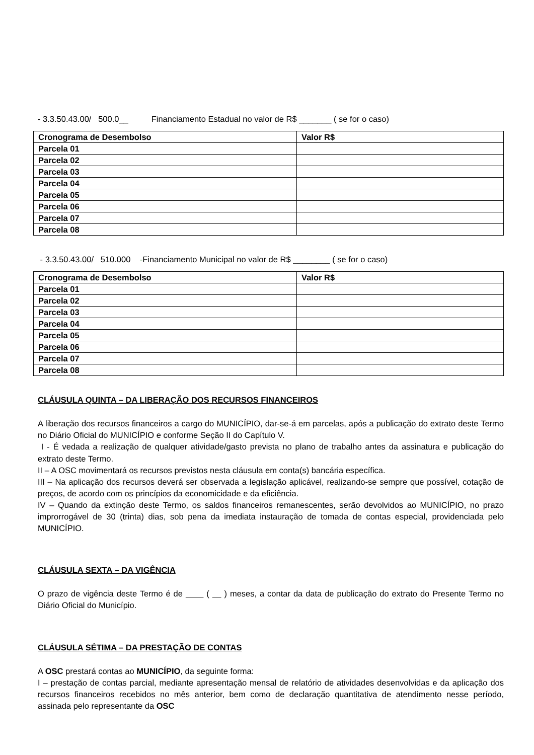- 3.3.50.43.00/ 500.0__ Financiamento Estadual no valor de R$ _______ ( se for o caso)
| Cronograma de Desembolso | Valor R$ |
| --- | --- |
| Parcela 01 | |
| Parcela 02 | |
| Parcela 03 | |
| Parcela 04 | |
| Parcela 05 | |
| Parcela 06 | |
| Parcela 07 | |
| Parcela 08 | |
- 3.3.50.43.00/ 510.000 -Financiamento Municipal no valor de R$ ________ ( se for o caso)
| Cronograma de Desembolso | Valor R$ |
| --- | --- |
| Parcela 01 | |
| Parcela 02 | |
| Parcela 03 | |
| Parcela 04 | |
| Parcela 05 | |
| Parcela 06 | |
| Parcela 07 | |
| Parcela 08 | |
CLÁUSULA QUINTA – DA LIBERAÇÃO DOS RECURSOS FINANCEIROS
A liberação dos recursos financeiros a cargo do MUNICÍPIO, dar-se-á em parcelas, após a publicação do extrato deste Termo no Diário Oficial do MUNICÍPIO e conforme Seção II do Capítulo V.
I - É vedada a realização de qualquer atividade/gasto prevista no plano de trabalho antes da assinatura e publicação do extrato deste Termo.
II – A OSC movimentará os recursos previstos nesta cláusula em conta(s) bancária específica.
III – Na aplicação dos recursos deverá ser observada a legislação aplicável, realizando-se sempre que possível, cotação de preços, de acordo com os princípios da economicidade e da eficiência.
IV – Quando da extinção deste Termo, os saldos financeiros remanescentes, serão devolvidos ao MUNICÍPIO, no prazo improrrogável de 30 (trinta) dias, sob pena da imediata instauração de tomada de contas especial, providenciada pelo MUNICÍPIO.
CLÁUSULA SEXTA – DA VIGÊNCIA
O prazo de vigência deste Termo é de ( ) meses, a contar da data de publicação do extrato do Presente Termo no Diário Oficial do Município.
CLÁUSULA SÉTIMA – DA PRESTAÇÃO DE CONTAS
A OSC prestará contas ao MUNICÍPIO, da seguinte forma:
I – prestação de contas parcial, mediante apresentação mensal de relatório de atividades desenvolvidas e da aplicação dos recursos financeiros recebidos no mês anterior, bem como de declaração quantitativa de atendimento nesse período, assinada pelo representante da OSC